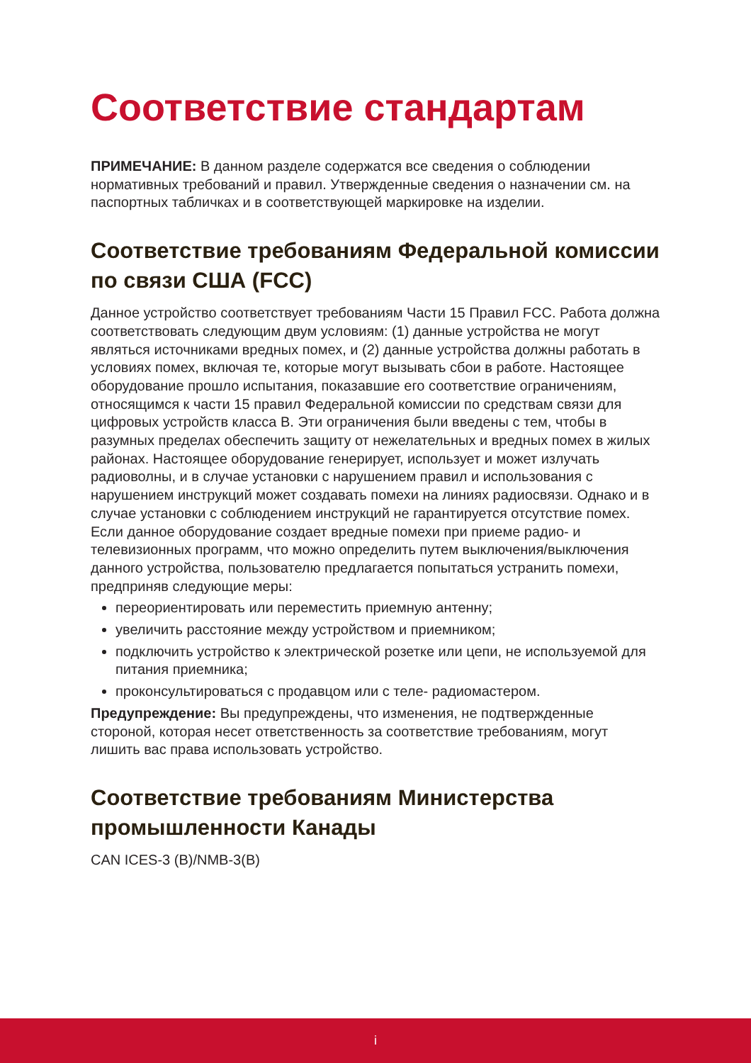Соответствие стандартам
ПРИМЕЧАНИЕ: В данном разделе содержатся все сведения о соблюдении нормативных требований и правил. Утвержденные сведения о назначении см. на паспортных табличках и в соответствующей маркировке на изделии.
Соответствие требованиям Федеральной комиссии по связи США (FCC)
Данное устройство соответствует требованиям Части 15 Правил FCC. Работа должна соответствовать следующим двум условиям: (1) данные устройства не могут являться источниками вредных помех, и (2) данные устройства должны работать в условиях помех, включая те, которые могут вызывать сбои в работе. Настоящее оборудование прошло испытания, показавшие его соответствие ограничениям, относящимся к части 15 правил Федеральной комиссии по средствам связи для цифровых устройств класса B. Эти ограничения были введены с тем, чтобы в разумных пределах обеспечить защиту от нежелательных и вредных помех в жилых районах. Настоящее оборудование генерирует, использует и может излучать радиоволны, и в случае установки с нарушением правил и использования с нарушением инструкций может создавать помехи на линиях радиосвязи. Однако и в случае установки с соблюдением инструкций не гарантируется отсутствие помех. Если данное оборудование создает вредные помехи при приеме радио- и телевизионных программ, что можно определить путем выключения/выключения данного устройства, пользователю предлагается попытаться устранить помехи, предприняв следующие меры:
переориентировать или переместить приемную антенну;
увеличить расстояние между устройством и приемником;
подключить устройство к электрической розетке или цепи, не используемой для питания приемника;
проконсультироваться с продавцом или с теле- радиомастером.
Предупреждение: Вы предупреждены, что изменения, не подтвержденные стороной, которая несет ответственность за соответствие требованиям, могут лишить вас права использовать устройство.
Соответствие требованиям Министерства промышленности Канады
CAN ICES-3 (B)/NMB-3(B)
i